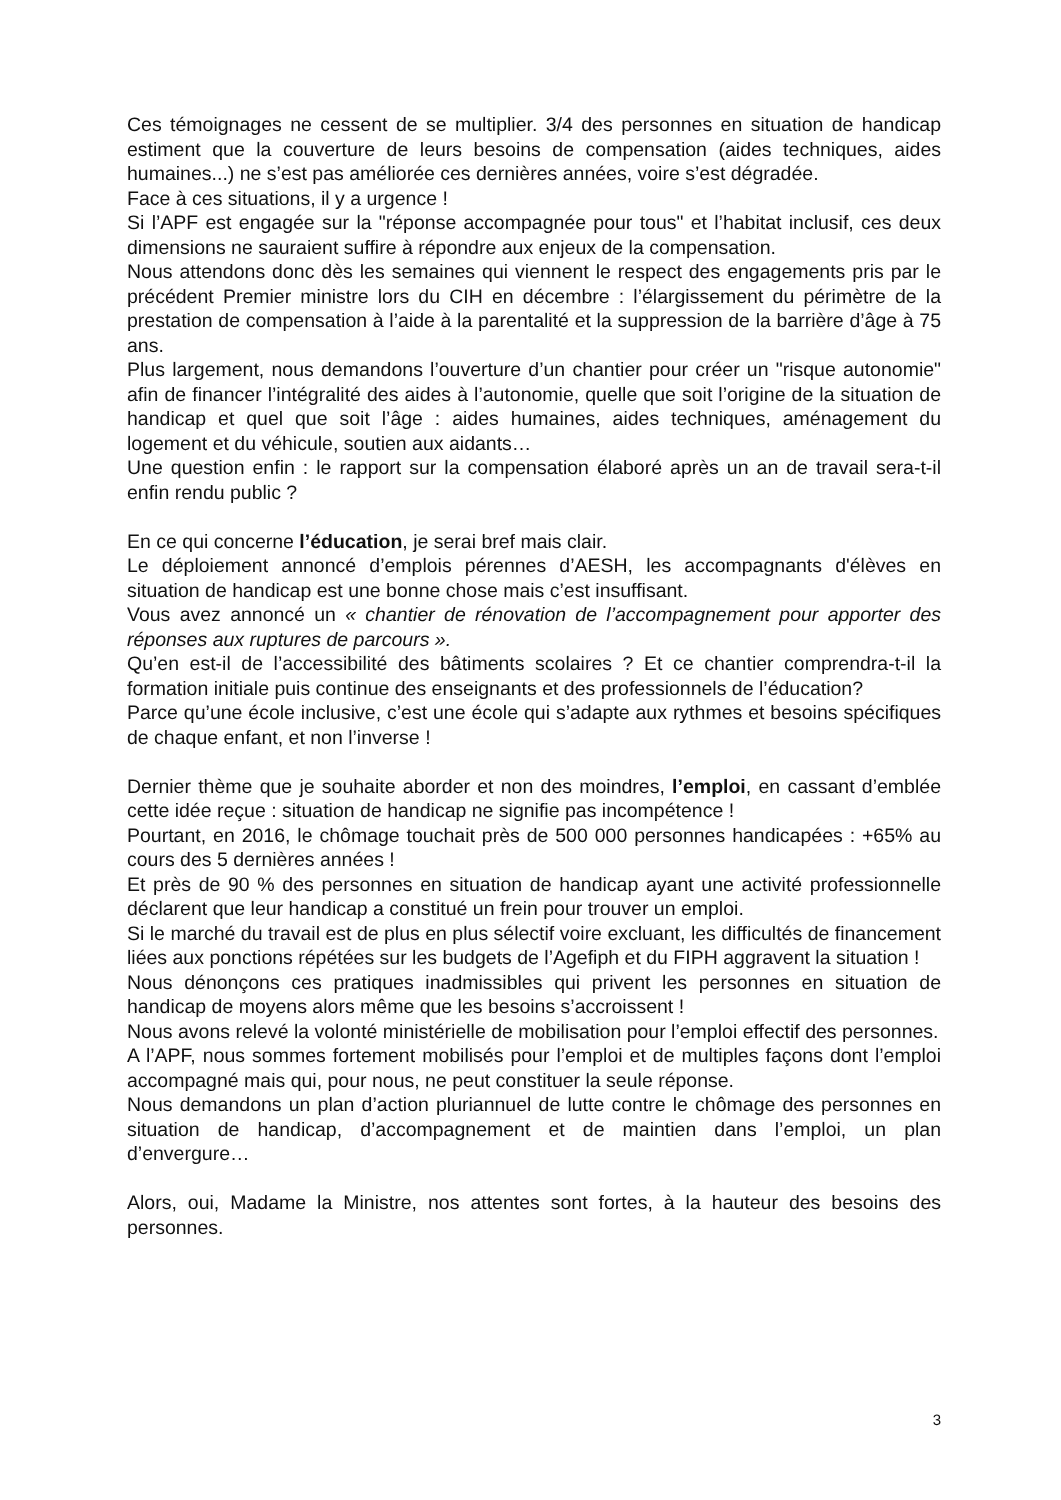Ces témoignages ne cessent de se multiplier. 3/4 des personnes en situation de handicap estiment que la couverture de leurs besoins de compensation (aides techniques, aides humaines...) ne s’est pas améliorée ces dernières années, voire s’est dégradée.
Face à ces situations, il y a urgence !
Si l’APF est engagée sur la "réponse accompagnée pour tous" et l’habitat inclusif, ces deux dimensions ne sauraient suffire à répondre aux enjeux de la compensation.
Nous attendons donc dès les semaines qui viennent le respect des engagements pris par le précédent Premier ministre lors du CIH en décembre : l’élargissement du périmètre de la prestation de compensation à l’aide à la parentalité et la suppression de la barrière d’âge à 75 ans.
Plus largement, nous demandons l’ouverture d’un chantier pour créer un "risque autonomie" afin de financer l’intégralité des aides à l’autonomie, quelle que soit l’origine de la situation de handicap et quel que soit l’âge : aides humaines, aides techniques, aménagement du logement et du véhicule, soutien aux aidants…
Une question enfin : le rapport sur la compensation élaboré après un an de travail sera-t-il enfin rendu public ?
En ce qui concerne l’éducation, je serai bref mais clair.
Le déploiement annoncé d’emplois pérennes d’AESH, les accompagnants d'élèves en situation de handicap est une bonne chose mais c’est insuffisant.
Vous avez annoncé un « chantier de rénovation de l’accompagnement pour apporter des réponses aux ruptures de parcours ».
Qu’en est-il de l’accessibilité des bâtiments scolaires ? Et ce chantier comprendra-t-il la formation initiale puis continue des enseignants et des professionnels de l’éducation?
Parce qu’une école inclusive, c’est une école qui s’adapte aux rythmes et besoins spécifiques de chaque enfant, et non l’inverse !
Dernier thème que je souhaite aborder et non des moindres, l’emploi, en cassant d’emblée cette idée reçue : situation de handicap ne signifie pas incompétence !
Pourtant, en 2016, le chômage touchait près de 500 000 personnes handicapées : +65% au cours des 5 dernières années !
Et près de 90 % des personnes en situation de handicap ayant une activité professionnelle déclarent que leur handicap a constitué un frein pour trouver un emploi.
Si le marché du travail est de plus en plus sélectif voire excluant, les difficultés de financement liées aux ponctions répétées sur les budgets de l’Agefiph et du FIPH aggravent la situation !
Nous dénonçons ces pratiques inadmissibles qui privent les personnes en situation de handicap de moyens alors même que les besoins s’accroissent !
Nous avons relevé la volonté ministérielle de mobilisation pour l’emploi effectif des personnes.
A l’APF, nous sommes fortement mobilisés pour l’emploi et de multiples façons dont l’emploi accompagné mais qui, pour nous, ne peut constituer la seule réponse.
Nous demandons un plan d’action pluriannuel de lutte contre le chômage des personnes en situation de handicap, d’accompagnement et de maintien dans l’emploi, un plan d’envergure…
Alors, oui, Madame la Ministre, nos attentes sont fortes, à la hauteur des besoins des personnes.
3